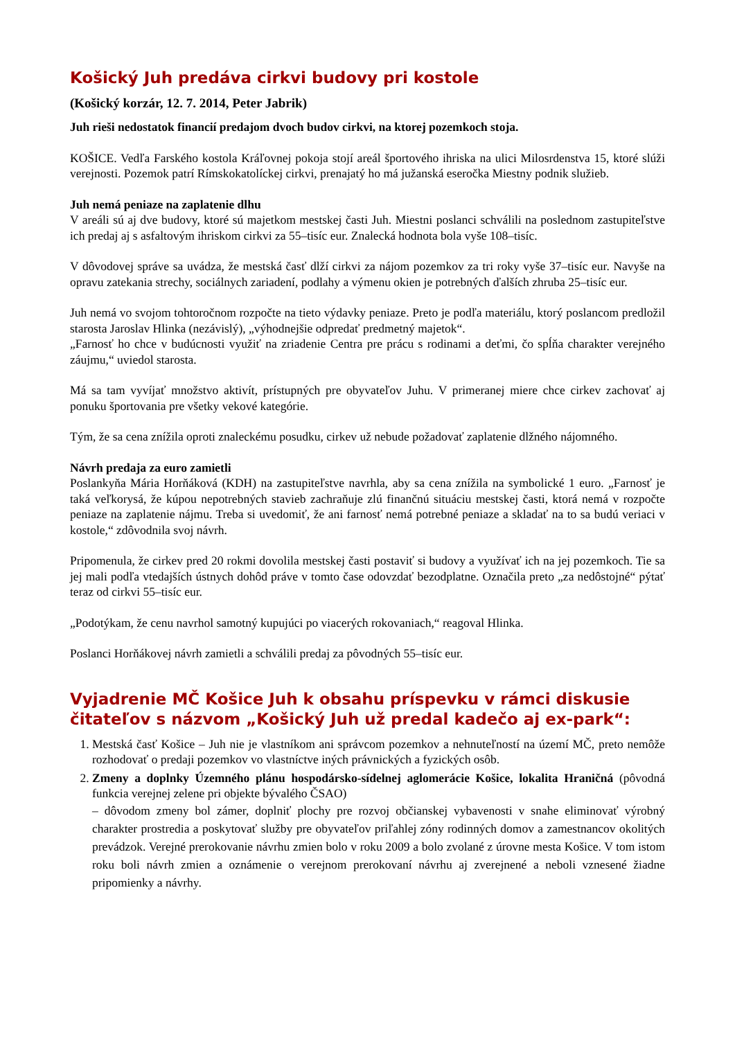Košický Juh predáva cirkvi budovy pri kostole
(Košický korzár, 12. 7. 2014, Peter Jabrik)
Juh rieši nedostatok financií predajom dvoch budov cirkvi, na ktorej pozemkoch stoja.
KOŠICE. Vedľa Farského kostola Kráľovnej pokoja stojí areál športového ihriska na ulici Milosrdenstva 15, ktoré slúži verejnosti. Pozemok patrí Rímskokatolíckej cirkvi, prenajatý ho má južanská eseročka Miestny podnik služieb.
Juh nemá peniaze na zaplatenie dlhu
V areáli sú aj dve budovy, ktoré sú majetkom mestskej časti Juh. Miestni poslanci schválili na poslednom zastupiteľstve ich predaj aj s asfaltovým ihriskom cirkvi za 55–tisíc eur. Znalecká hodnota bola vyše 108–tisíc.
V dôvodovej správe sa uvádza, že mestská časť dlží cirkvi za nájom pozemkov za tri roky vyše 37–tisíc eur. Navyše na opravu zatekania strechy, sociálnych zariadení, podlahy a výmenu okien je potrebných ďalších zhruba 25–tisíc eur.
Juh nemá vo svojom tohtoročnom rozpočte na tieto výdavky peniaze. Preto je podľa materiálu, ktorý poslancom predložil starosta Jaroslav Hlinka (nezávislý), „výhodnejšie odpredať predmetný majetok“.
„Farnosť ho chce v budúcnosti využiť na zriadenie Centra pre prácu s rodinami a deťmi, čo spĺňa charakter verejného záujmu,“ uviedol starosta.
Má sa tam vyvíjať množstvo aktivít, prístupných pre obyvateľov Juhu. V primeranej miere chce cirkev zachovať aj ponuku športovania pre všetky vekové kategórie.
Tým, že sa cena znížila oproti znaleckému posudku, cirkev už nebude požadovať zaplatenie dlžného nájomného.
Návrh predaja za euro zamietli
Poslankyňa Mária Horňáková (KDH) na zastupiteľstve navrhla, aby sa cena znížila na symbolické 1 euro. „Farnosť je taká veľkorysá, že kúpou nepotrebných stavieb zachraňuje zlú finančnú situáciu mestskej časti, ktorá nemá v rozpočte peniaze na zaplatenie nájmu. Treba si uvedomiť, že ani farnosť nemá potrebné peniaze a skladať na to sa budú veriaci v kostole,“ zdôvodnila svoj návrh.
Pripomenula, že cirkev pred 20 rokmi dovolila mestskej časti postaviť si budovy a využívať ich na jej pozemkoch. Tie sa jej mali podľa vtedajších ústnych dohôd práve v tomto čase odovzdať bezodplatne. Označila preto „za nedôstojné“ pýtať teraz od cirkvi 55–tisíc eur.
„Podotýkam, že cenu navrhol samotný kupujúci po viacerých rokovaniach,“ reagoval Hlinka.
Poslanci Horňákovej návrh zamietli a schválili predaj za pôvodných 55–tisíc eur.
Vyjadrenie MČ Košice Juh k obsahu príspevku v rámci diskusie čitateľov s názvom „Košický Juh už predal kadečo aj ex-park“:
1. Mestská časť Košice – Juh nie je vlastníkom ani správcom pozemkov a nehnuteľností na území MČ, preto nemôže rozhodovať o predaji pozemkov vo vlastníctve iných právnických a fyzických osôb.
2. Zmeny a doplnky Územného plánu hospodársko-sídelnej aglomerácie Košice, lokalita Hraničná (pôvodná funkcia verejnej zelene pri objekte bývalého ČSAO)
– dôvodom zmeny bol zámer, doplniť plochy pre rozvoj občianskej vybavenosti v snahe eliminovať výrobný charakter prostredia a poskytovať služby pre obyvateľov priľahlej zóny rodinných domov a zamestnancov okolitých prevádzok. Verejné prerokovanie návrhu zmien bolo v roku 2009 a bolo zvolané z úrovne mesta Košice. V tom istom roku boli návrh zmien a oznámenie o verejnom prerokovaní návrhu aj zverejnené a neboli vznesené žiadne pripomienky a návrhy.